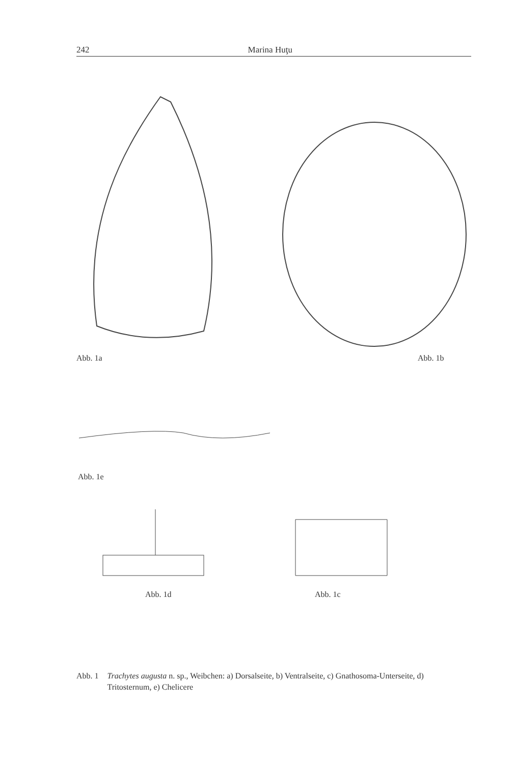242 Marina Huţu
Abb. 1a Abb. 1b
Abb. 1e
Abb. 1d Abb. 1c
Abb. 1 Trachytes augusta n. sp., Weibchen: a) Dorsalseite, b) Ventralseite, c) Gnathosoma-Unterseite, d) Tritosternum, e) Chelicere